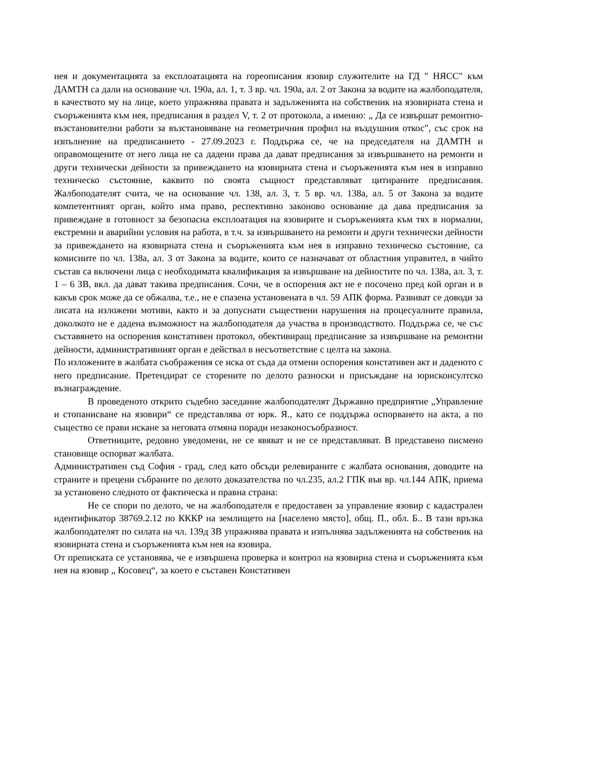нея и документацията за експлоатацията на гореописания язовир служителите на ГД " НЯСС" към ДАМТН са дали на основание чл. 190а, ал. 1, т. 3 вр. чл. 190а, ал. 2 от Закона за водите на жалбоподателя, в качеството му на лице, което упражнява правата и задълженията на собственик на язовирната стена и съоръженията към нея, предписания в раздел V, т. 2 от протокола, а именно: „ Да се извършат ремонтно-възстановителни работи за възстановяване на геометричния профил на въздушния откос", със срок на изпълнение на предписанието - 27.09.2023 г. Поддържа се, че на председателя на ДАМТН и оправомощените от него лица не са дадени права да дават предписания за извършването на ремонти и други технически дейности за привеждането на язовирната стена и съоръженията към нея в изправно техническо състояние, каквито по своята същност представляват цитираните предписания. Жалбоподателят счита, че на основание чл. 138, ал. 3, т. 5 вр. чл. 138а, ал. 5 от Закона за водите компетентният орган, който има право, респективно законово основание да дава предписания за привеждане в готовност за безопасна експлоатация на язовирите и съоръженията към тях в нормални, екстремни и аварийни условия на работа, в т.ч. за извършването на ремонти и други технически дейности за привеждането на язовирната стена и съоръженията към нея в изправно техническо състояние, са комисиите по чл. 138а, ал. 3 от Закона за водите, които се назначават от областния управител, в чийто състав са включени лица с необходимата квалификация за извършване на дейностите по чл. 138а, ал. 3, т. 1 – 6 ЗВ, вкл. да дават такива предписания. Сочи, че в оспорения акт не е посочено пред кой орган и в какъв срок може да се обжалва, т.е., не е спазена установената в чл. 59 АПК форма. Развиват се доводи за лисата на изложени мотиви, както и за допуснати съществени нарушения на процесуалните правила, доколкото не е дадена възможност на жалбоподателя да участва в производството. Поддържа се, че със съставянето на оспорения констативен протокол, обективиращ предписание за извършване на ремонтни дейности, административният орган е действал в несъответствие с целта на закона.
По изложените в жалбата съображения се иска от съда да отмени оспорения констативен акт и даденото с него предписание. Претендират се сторените по делото разноски и присъждане на юрисконсултско възнаграждение.
В проведеното открито съдебно заседание жалбоподателят Държавно предприятие „Управление и стопанисване на язовири“ се представлява от юрк. Я., като се поддържа оспорването на акта, а по същество се прави искане за неговата отмяна поради незаконосъобразност.
Ответниците, редовно уведомени, не се явяват и не се представляват. В представено писмено становище оспорват жалбата.
Административен съд София - град, след като обсъди релевираните с жалбата основания, доводите на страните и прецени събраните по делото доказателства по чл.235, ал.2 ГПК във вр. чл.144 АПК, приема за установено следното от фактическа и правна страна:
Не се спори по делото, че на жалбоподателя е предоставен за управление язовир с кадастрален идентификатор 38769.2.12 по КККР на землището на [населено място], общ. П., обл. Б.. В тази връзка жалбоподателят по силата на чл. 139д ЗВ упражнява правата и изпълнява задълженията на собственик на язовирната стена и съоръженията към нея на язовира.
От преписката се установява, че е извършена проверка и контрол на язовирна стена и съоръженията към нея на язовир „ Косовец“, за което е съставен Констативен